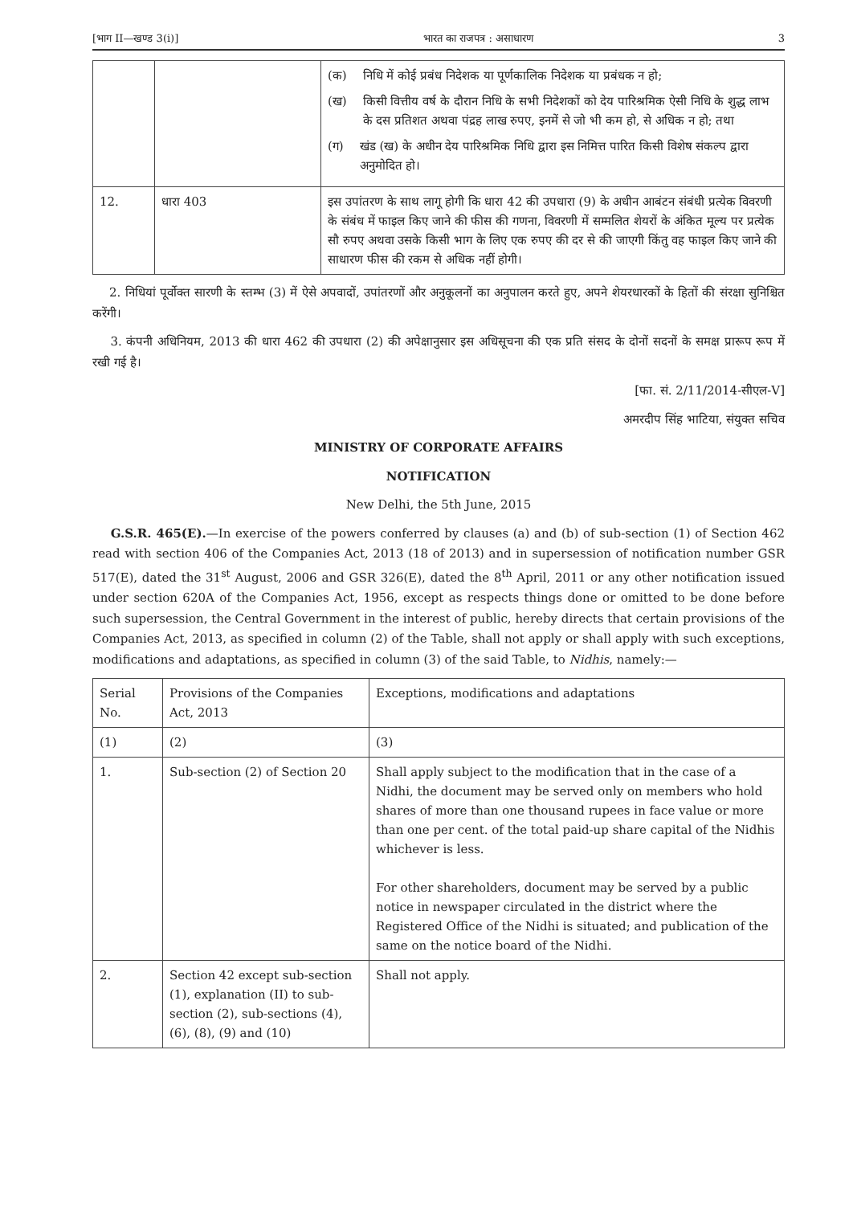[भाग II—खण्ड 3(i)] भारत का राजपत्र : असाधारण 3
| | | (क) निधि में कोई प्रबंध निदेशक या पूर्णकालिक निदेशक या प्रबंधक न हो; (ख) किसी वित्तीय वर्ष के दौरान निधि के सभी निदेशकों को देय पारिश्रमिक ऐसी निधि के शुद्ध लाभ के दस प्रतिशत अथवा पंद्रह लाख रुपए, इनमें से जो भी कम हो, से अधिक न हो; तथा (ग) खंड (ख) के अधीन देय पारिश्रमिक निधि द्वारा इस निमित्त पारित किसी विशेष संकल्प द्वारा अनुमोदित हो। |
| 12. | धारा 403 | इस उपांतरण के साथ लागू होगी कि धारा 42 की उपधारा (9) के अधीन आबंटन संबंधी प्रत्येक विवरणी के संबंध में फाइल किए जाने की फीस की गणना, विवरणी में सम्मलित शेयरों के अंकित मूल्य पर प्रत्येक सौ रुपए अथवा उसके किसी भाग के लिए एक रुपए की दर से की जाएगी किंतु वह फाइल किए जाने की साधारण फीस की रकम से अधिक नहीं होगी। |
2. निधियां पूर्वोक्त सारणी के स्तम्भ (3) में ऐसे अपवादों, उपांतरणों और अनुकूलनों का अनुपालन करते हुए, अपने शेयरधारकों के हितों की संरक्षा सुनिश्चित करेंगी।
3. कंपनी अधिनियम, 2013 की धारा 462 की उपधारा (2) की अपेक्षानुसार इस अधिसूचना की एक प्रति संसद के दोनों सदनों के समक्ष प्रारूप रूप में रखी गई है।
[फा. सं. 2/11/2014-सीएल-V]
अमरदीप सिंह भाटिया, संयुक्त सचिव
MINISTRY OF CORPORATE AFFAIRS
NOTIFICATION
New Delhi, the 5th June, 2015
G.S.R. 465(E).—In exercise of the powers conferred by clauses (a) and (b) of sub-section (1) of Section 462 read with section 406 of the Companies Act, 2013 (18 of 2013) and in supersession of notification number GSR 517(E), dated the 31<sup>st</sup> August, 2006 and GSR 326(E), dated the 8<sup>th</sup> April, 2011 or any other notification issued under section 620A of the Companies Act, 1956, except as respects things done or omitted to be done before such supersession, the Central Government in the interest of public, hereby directs that certain provisions of the Companies Act, 2013, as specified in column (2) of the Table, shall not apply or shall apply with such exceptions, modifications and adaptations, as specified in column (3) of the said Table, to Nidhis, namely:—
| Serial No. | Provisions of the Companies Act, 2013 | Exceptions, modifications and adaptations |
| --- | --- | --- |
| (1) | (2) | (3) |
| 1. | Sub-section (2) of Section 20 | Shall apply subject to the modification that in the case of a Nidhi, the document may be served only on members who hold shares of more than one thousand rupees in face value or more than one per cent. of the total paid-up share capital of the Nidhis whichever is less. For other shareholders, document may be served by a public notice in newspaper circulated in the district where the Registered Office of the Nidhi is situated; and publication of the same on the notice board of the Nidhi. |
| 2. | Section 42 except sub-section (1), explanation (II) to sub-section (2), sub-sections (4), (6), (8), (9) and (10) | Shall not apply. |